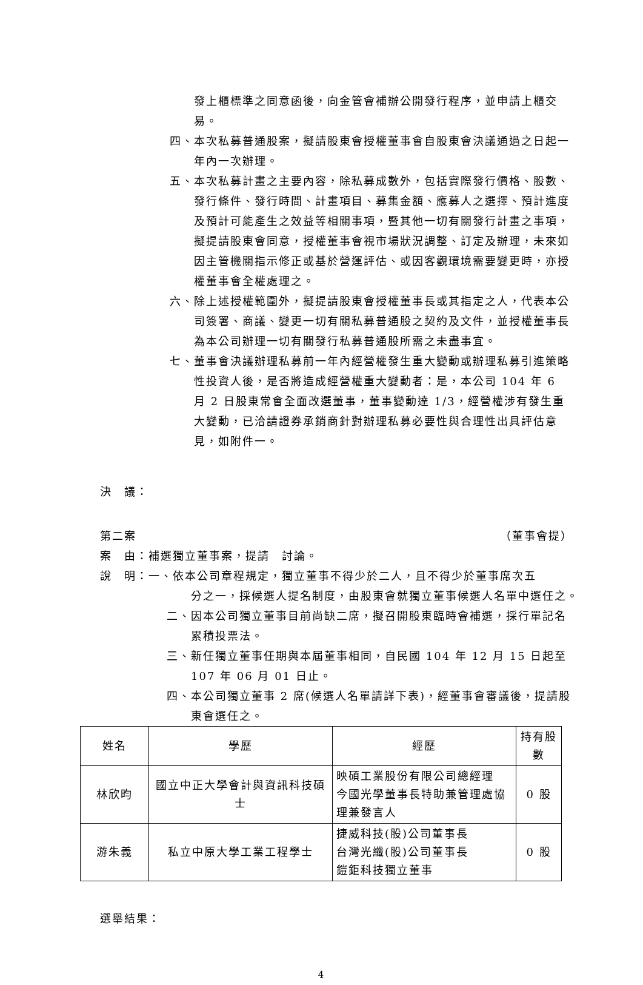發上櫃標準之同意函後，向金管會補辦公開發行程序，並申請上櫃交易。
四、本次私募普通股案，擬請股東會授權董事會自股東會決議通過之日起一年內一次辦理。
五、本次私募計畫之主要內容，除私募成數外，包括實際發行價格、股數、發行條件、發行時間、計畫項目、募集金額、應募人之選擇、預計進度及預計可能產生之效益等相關事項，暨其他一切有關發行計畫之事項，擬提請股東會同意，授權董事會視市場狀況調整、訂定及辦理，未來如因主管機關指示修正或基於營運評估、或因客觀環境需要變更時，亦授權董事會全權處理之。
六、除上述授權範圍外，擬提請股東會授權董事長或其指定之人，代表本公司簽署、商議、變更一切有關私募普通股之契約及文件，並授權董事長為本公司辦理一切有關發行私募普通股所需之未盡事宜。
七、董事會決議辦理私募前一年內經營權發生重大變動或辦理私募引進策略性投資人後，是否將造成經營權重大變動者：是，本公司 104 年 6 月 2 日股東常會全面改選董事，董事變動達 1/3，經營權涉有發生重大變動，已洽請證券承銷商針對辦理私募必要性與合理性出具評估意見，如附件一。
決　議：
第二案 （董事會提）
案　由：補選獨立董事案，提請　討論。
說　明：一、依本公司章程規定，獨立董事不得少於二人，且不得少於董事席次五
分之一，採候選人提名制度，由股東會就獨立董事候選人名單中選任之。
二、因本公司獨立董事目前尚缺二席，擬召開股東臨時會補選，採行單記名累積投票法。
三、新任獨立董事任期與本屆董事相同，自民國 104 年 12 月 15 日起至 107 年 06 月 01 日止。
四、本公司獨立董事 2 席(候選人名單請詳下表)，經董事會審議後，提請股東會選任之。
| 姓名 | 學歷 | 經歷 | 持有股數 |
| --- | --- | --- | --- |
| 林欣昀 | 國立中正大學會計與資訊科技碩士 | 映碩工業股份有限公司總經理 今國光學董事長特助兼管理處協理兼發言人 | 0 股 |
| 游朱義 | 私立中原大學工業工程學士 | 捷威科技(股)公司董事長 台灣光纖(股)公司董事長 鎧鉅科技獨立董事 | 0 股 |
選舉結果：
4